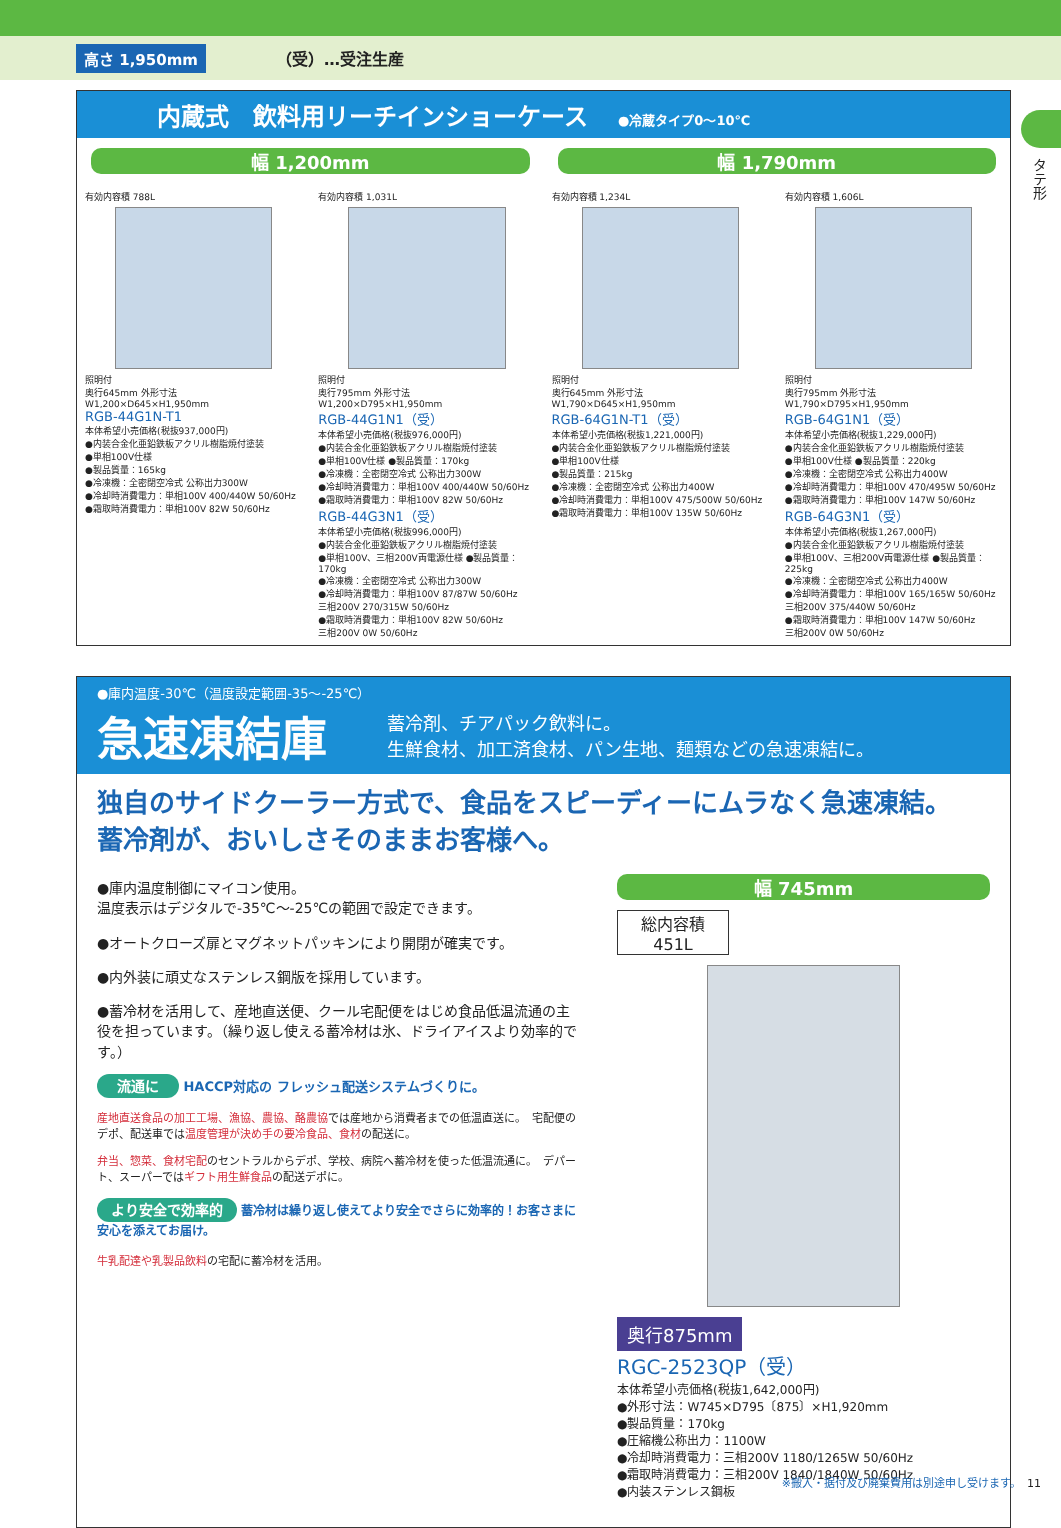高さ 1,950mm （受）…受注生産
タテ形
内蔵式　飲料用リーチインショーケース ●冷蔵タイプ0〜10℃
幅 1,200mm 幅 1,790mm
有効内容積 788L
照明付
奥行645mm 外形寸法 W1,200×D645×H1,950mm
RGB-44G1N-T1
本体希望小売価格(税抜937,000円)
●内装合金化亜鉛鉄板アクリル樹脂焼付塗装
●単相100V仕様
●製品質量：165kg
●冷凍機：全密閉空冷式 公称出力300W
●冷却時消費電力：単相100V 400/440W 50/60Hz
●霜取時消費電力：単相100V 82W 50/60Hz
有効内容積 1,031L
照明付
奥行795mm 外形寸法 W1,200×D795×H1,950mm
RGB-44G1N1（受）
本体希望小売価格(税抜976,000円)
●内装合金化亜鉛鉄板アクリル樹脂焼付塗装
●単相100V仕様 ●製品質量：170kg
●冷凍機：全密閉空冷式 公称出力300W
●冷却時消費電力：単相100V 400/440W 50/60Hz
●霜取時消費電力：単相100V 82W 50/60Hz
RGB-44G3N1（受）
本体希望小売価格(税抜996,000円)
●内装合金化亜鉛鉄板アクリル樹脂焼付塗装
●単相100V、三相200V両電源仕様 ●製品質量：170kg
●冷凍機：全密閉空冷式 公称出力300W
●冷却時消費電力：単相100V 87/87W 50/60Hz
三相200V 270/315W 50/60Hz
●霜取時消費電力：単相100V 82W 50/60Hz
三相200V 0W 50/60Hz
有効内容積 1,234L
照明付
奥行645mm 外形寸法 W1,790×D645×H1,950mm
RGB-64G1N-T1（受）
本体希望小売価格(税抜1,221,000円)
●内装合金化亜鉛鉄板アクリル樹脂焼付塗装
●単相100V仕様
●製品質量：215kg
●冷凍機：全密閉空冷式 公称出力400W
●冷却時消費電力：単相100V 475/500W 50/60Hz
●霜取時消費電力：単相100V 135W 50/60Hz
有効内容積 1,606L
照明付
奥行795mm 外形寸法 W1,790×D795×H1,950mm
RGB-64G1N1（受）
本体希望小売価格(税抜1,229,000円)
●内装合金化亜鉛鉄板アクリル樹脂焼付塗装
●単相100V仕様 ●製品質量：220kg
●冷凍機：全密閉空冷式 公称出力400W
●冷却時消費電力：単相100V 470/495W 50/60Hz
●霜取時消費電力：単相100V 147W 50/60Hz
RGB-64G3N1（受）
本体希望小売価格(税抜1,267,000円)
●内装合金化亜鉛鉄板アクリル樹脂焼付塗装
●単相100V、三相200V両電源仕様 ●製品質量：225kg
●冷凍機：全密閉空冷式 公称出力400W
●冷却時消費電力：単相100V 165/165W 50/60Hz
三相200V 375/440W 50/60Hz
●霜取時消費電力：単相100V 147W 50/60Hz
三相200V 0W 50/60Hz
●庫内温度-30℃（温度設定範囲-35〜-25℃）
急速凍結庫 蓄冷剤、チアパック飲料に。
生鮮食材、加工済食材、パン生地、麺類などの急速凍結に。
独自のサイドクーラー方式で、食品をスピーディーにムラなく急速凍結。
蓄冷剤が、おいしさそのままお客様へ。
●庫内温度制御にマイコン使用。
温度表示はデジタルで-35℃〜-25℃の範囲で設定できます。
●オートクローズ扉とマグネットパッキンにより開閉が確実です。
●内外装に頑丈なステンレス鋼版を採用しています。
●蓄冷材を活用して、産地直送便、クール宅配便をはじめ食品低温流通の主役を担っています。（繰り返し使える蓄冷材は氷、ドライアイスより効率的です。）
流通に HACCP対応の フレッシュ配送システムづくりに。
産地直送食品の加工工場、漁協、農協、酪農協では産地から消費者までの低温直送に。　宅配便のデポ、配送車では温度管理が決め手の要冷食品、食材の配送に。
弁当、惣菜、食材宅配のセントラルからデポ、学校、病院へ蓄冷材を使った低温流通に。　デパート、スーパーではギフト用生鮮食品の配送デポに。
より安全で効率的 蓄冷材は繰り返し使えてより安全でさらに効率的！お客さまに安心を添えてお届け。
牛乳配達や乳製品飲料の宅配に蓄冷材を活用。
幅 745mm
総内容積
451L
奥行875mm
RGC-2523QP（受）
本体希望小売価格(税抜1,642,000円)
●外形寸法：W745×D795〔875〕×H1,920mm
●製品質量：170kg
●圧縮機公称出力：1100W
●冷却時消費電力：三相200V 1180/1265W 50/60Hz
●霜取時消費電力：三相200V 1840/1840W 50/60Hz
●内装ステンレス鋼板
※搬入・据付及び廃棄費用は別途申し受けます。　11